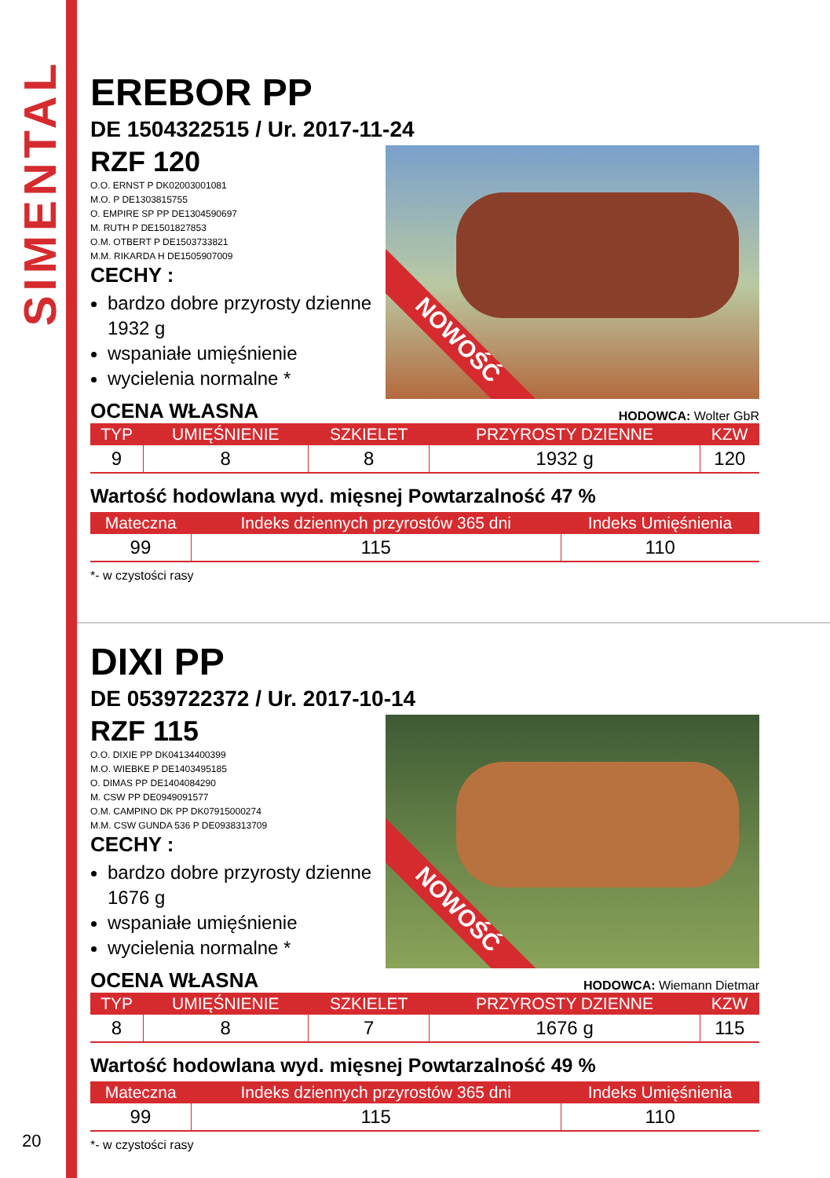SIMENTAL
EREBOR PP
DE 1504322515 / Ur. 2017-11-24
RZF 120
O.O. ERNST P DK02003001081
M.O. P DE1303815755
O. EMPIRE SP PP DE1304590697
M. RUTH P DE1501827853
O.M. OTBERT P DE1503733821
M.M. RIKARDA H DE1505907009
CECHY :
bardzo dobre przyrosty dzienne 1932 g
wspaniałe umięśnienie
wycielenia normalne *
NOWOŚĆ
OCENA WŁASNA
HODOWCA: Wolter GbR
| TYP | UMIĘŚNIENIE | SZKIELET | PRZYROSTY DZIENNE | KZW |
| --- | --- | --- | --- | --- |
| 9 | 8 | 8 | 1932 g | 120 |
Wartość hodowlana wyd. mięsnej Powtarzalność 47 %
| Mateczna | Indeks dziennych przyrostów 365 dni | Indeks Umięśnienia |
| --- | --- | --- |
| 99 | 115 | 110 |
*- w czystości rasy
DIXI PP
DE 0539722372 / Ur. 2017-10-14
RZF 115
O.O. DIXIE PP DK04134400399
M.O. WIEBKE P DE1403495185
O. DIMAS PP DE1404084290
M. CSW PP DE0949091577
O.M. CAMPINO DK PP DK07915000274
M.M. CSW GUNDA 536 P DE0938313709
CECHY :
bardzo dobre przyrosty dzienne 1676 g
wspaniałe umięśnienie
wycielenia normalne *
NOWOŚĆ
OCENA WŁASNA
HODOWCA: Wiemann Dietmar
| TYP | UMIĘŚNIENIE | SZKIELET | PRZYROSTY DZIENNE | KZW |
| --- | --- | --- | --- | --- |
| 8 | 8 | 7 | 1676 g | 115 |
Wartość hodowlana wyd. mięsnej Powtarzalność 49 %
| Mateczna | Indeks dziennych przyrostów 365 dni | Indeks Umięśnienia |
| --- | --- | --- |
| 99 | 115 | 110 |
*- w czystości rasy
20